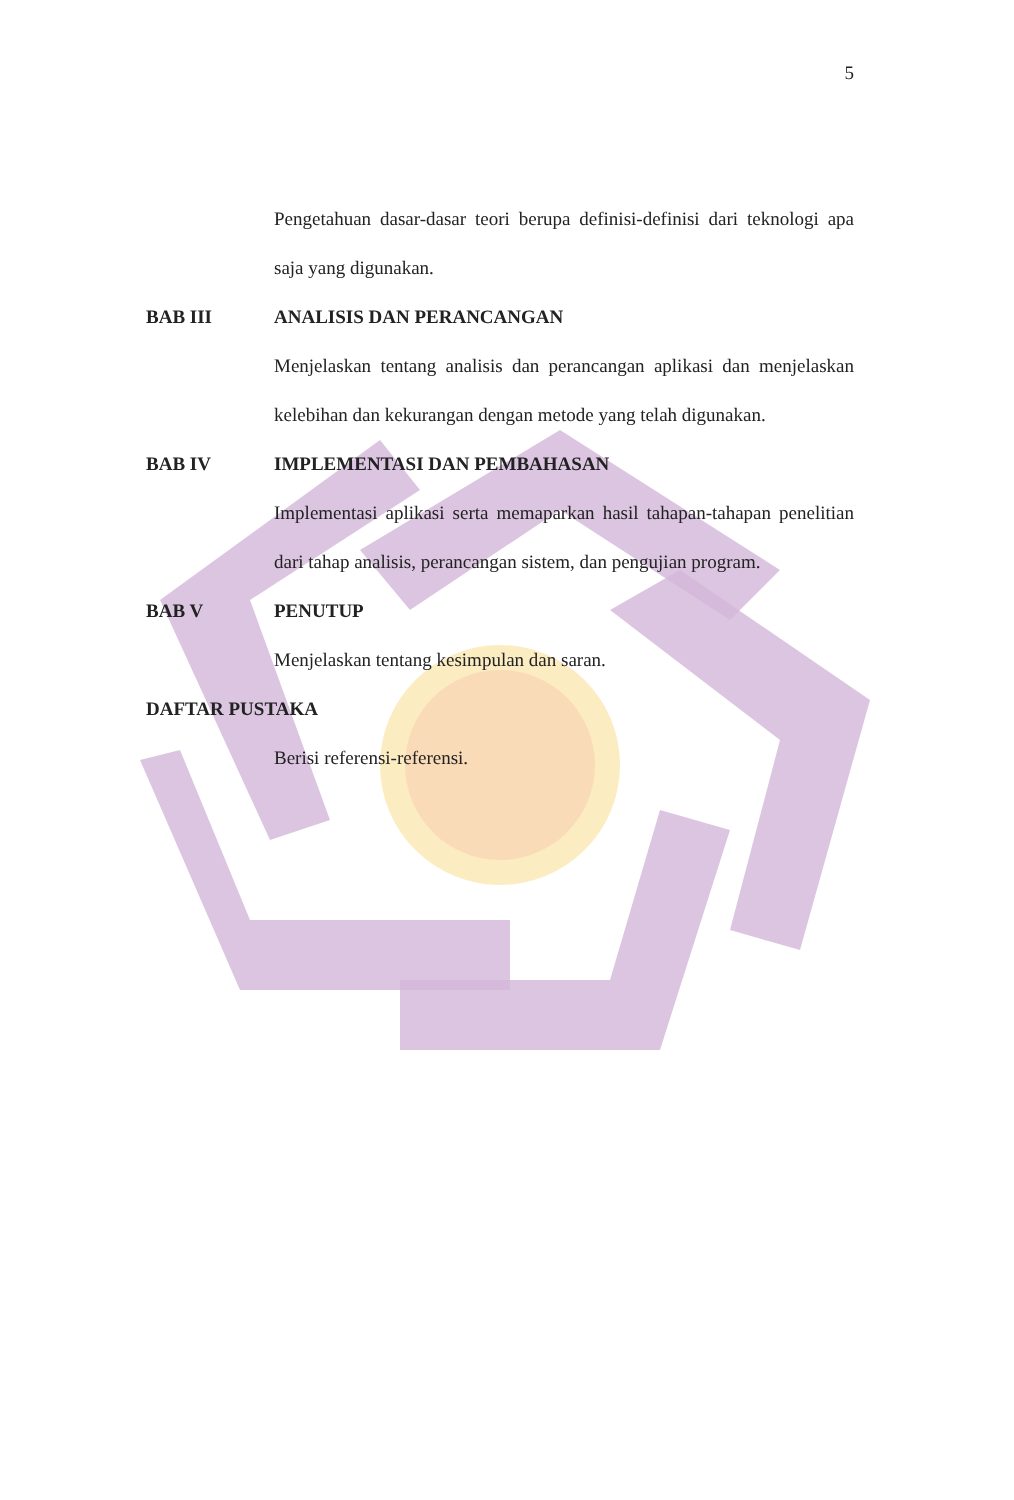5
Pengetahuan dasar-dasar teori berupa definisi-definisi dari teknologi apa saja yang digunakan.
BAB III ANALISIS DAN PERANCANGAN
Menjelaskan tentang analisis dan perancangan aplikasi dan menjelaskan kelebihan dan kekurangan dengan metode yang telah digunakan.
BAB IV IMPLEMENTASI DAN PEMBAHASAN
Implementasi aplikasi serta memaparkan hasil tahapan-tahapan penelitian dari tahap analisis, perancangan sistem, dan pengujian program.
BAB V PENUTUP
Menjelaskan tentang kesimpulan dan saran.
DAFTAR PUSTAKA
Berisi referensi-referensi.